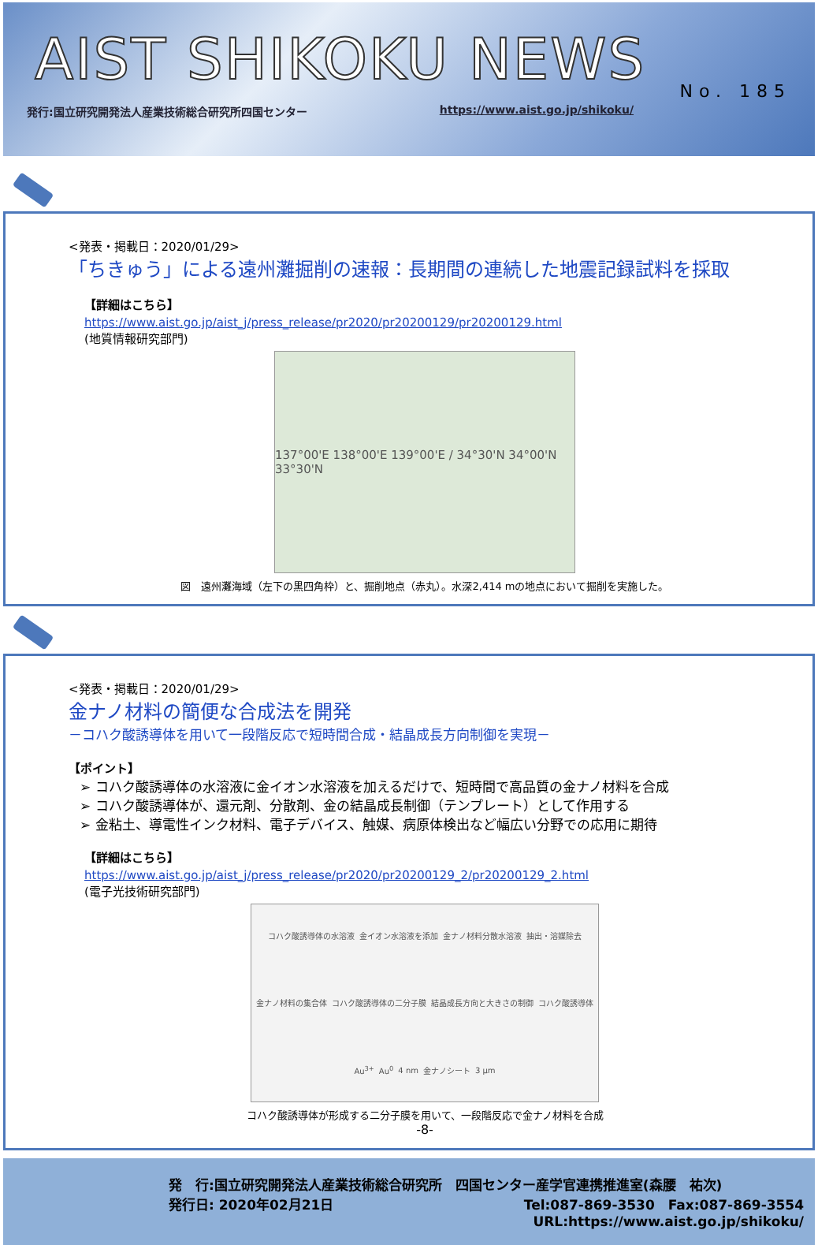AIST SHIKOKU NEWS
No. 185
発行:国立研究開発法人産業技術総合研究所四国センター https://www.aist.go.jp/shikoku/
<発表・掲載日：2020/01/29>
「ちきゅう」による遠州灘掘削の速報：長期間の連続した地震記録試料を採取
【詳細はこちら】
https://www.aist.go.jp/aist_j/press_release/pr2020/pr20200129/pr20200129.html
(地質情報研究部門)
137°00'E 138°00'E 139°00'E / 34°30'N 34°00'N 33°30'N
図　遠州灘海域（左下の黒四角枠）と、掘削地点（赤丸）。水深2,414 mの地点において掘削を実施した。
<発表・掲載日：2020/01/29>
金ナノ材料の簡便な合成法を開発
－コハク酸誘導体を用いて一段階反応で短時間合成・結晶成長方向制御を実現－
【ポイント】
➢ コハク酸誘導体の水溶液に金イオン水溶液を加えるだけで、短時間で高品質の金ナノ材料を合成
➢ コハク酸誘導体が、還元剤、分散剤、金の結晶成長制御（テンプレート）として作用する
➢ 金粘土、導電性インク材料、電子デバイス、触媒、病原体検出など幅広い分野での応用に期待
【詳細はこちら】
https://www.aist.go.jp/aist_j/press_release/pr2020/pr20200129_2/pr20200129_2.html
(電子光技術研究部門)
コハク酸誘導体の水溶液 金イオン水溶液を添加 金ナノ材料分散水溶液 抽出・溶媒除去 金ナノ材料の集合体 コハク酸誘導体の二分子膜 結晶成長方向と大きさの制御 コハク酸誘導体 Au<sup>3+</sup> Au<sup>0</sup> 4 nm 金ナノシート 3 μm
コハク酸誘導体が形成する二分子膜を用いて、一段階反応で金ナノ材料を合成
-8-
発　行:国立研究開発法人産業技術総合研究所　四国センター産学官連携推進室(森腰　祐次)
発行日: 2020年02月21日 Tel:087-869-3530　Fax:087-869-3554
URL:https://www.aist.go.jp/shikoku/